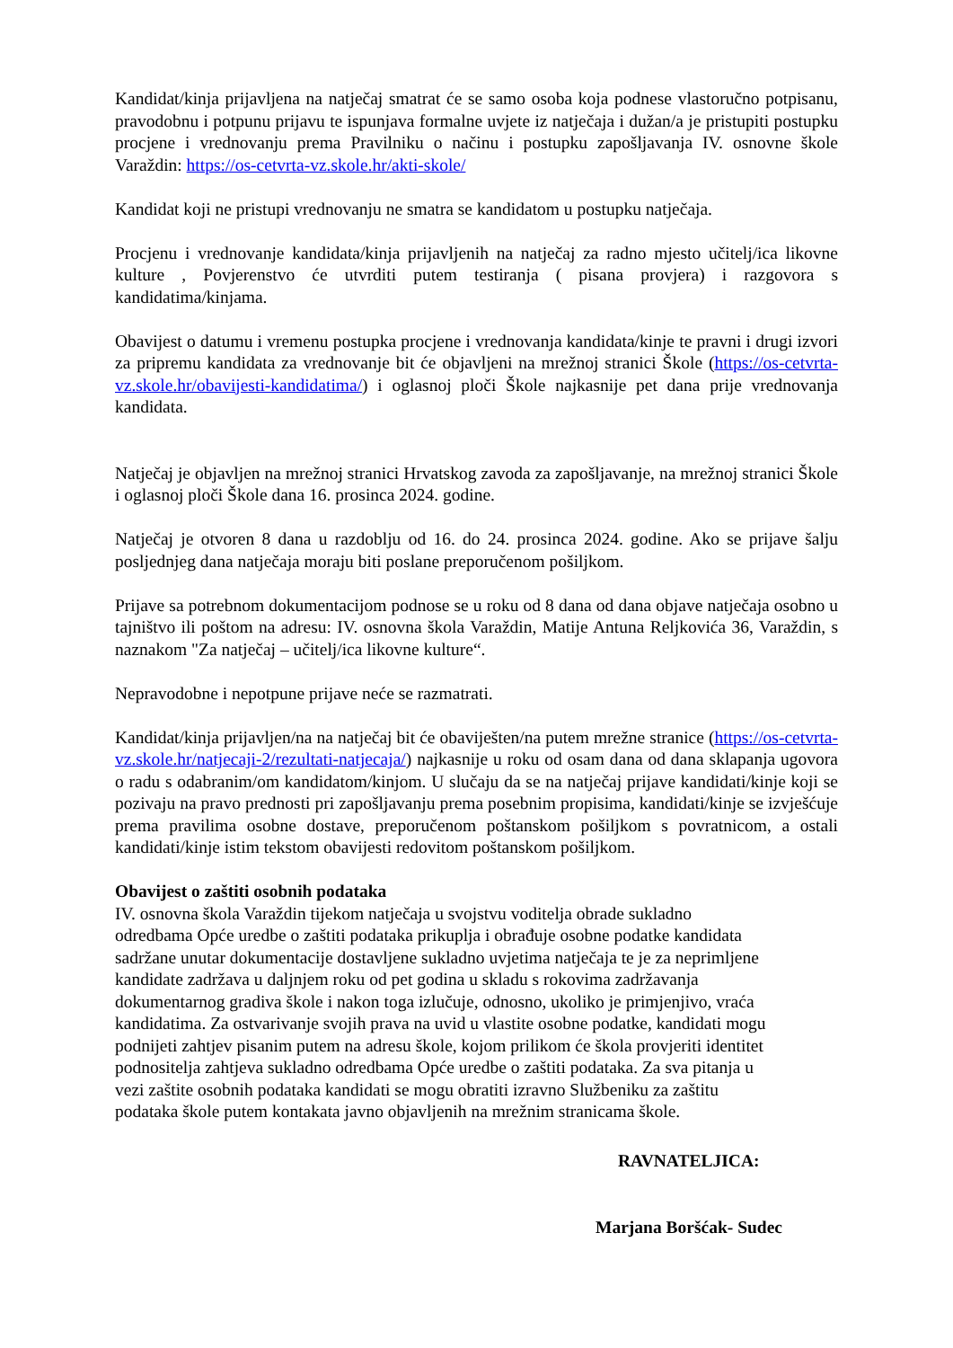Kandidat/kinja prijavljena na natječaj smatrat će se samo osoba koja podnese vlastoručno potpisanu, pravodobnu i potpunu prijavu te ispunjava formalne uvjete iz natječaja i dužan/a je pristupiti postupku procjene i vrednovanju prema Pravilniku o načinu i postupku zapošljavanja IV. osnovne škole Varaždin: https://os-cetvrta-vz.skole.hr/akti-skole/
Kandidat koji ne pristupi vrednovanju ne smatra se kandidatom u postupku natječaja.
Procjenu i vrednovanje kandidata/kinja prijavljenih na natječaj za radno mjesto učitelj/ica likovne kulture , Povjerenstvo će utvrditi putem testiranja ( pisana provjera) i razgovora s kandidatima/kinjama.
Obavijest o datumu i vremenu postupka procjene i vrednovanja kandidata/kinje te pravni i drugi izvori za pripremu kandidata za vrednovanje bit će objavljeni na mrežnoj stranici Škole (https://os-cetvrta-vz.skole.hr/obavijesti-kandidatima/) i oglasnoj ploči Škole najkasnije pet dana prije vrednovanja kandidata.
Natječaj je objavljen na mrežnoj stranici Hrvatskog zavoda za zapošljavanje, na mrežnoj stranici Škole i oglasnoj ploči Škole dana 16. prosinca 2024. godine.
Natječaj je otvoren 8 dana u razdoblju od 16. do 24. prosinca 2024. godine. Ako se prijave šalju posljednjeg dana natječaja moraju biti poslane preporučenom pošiljkom.
Prijave sa potrebnom dokumentacijom podnose se u roku od 8 dana od dana objave natječaja osobno u tajništvo ili poštom na adresu: IV. osnovna škola Varaždin, Matije Antuna Reljkovića 36, Varaždin, s naznakom "Za natječaj – učitelj/ica likovne kulture“.
Nepravodobne i nepotpune prijave neće se razmatrati.
Kandidat/kinja prijavljen/na na natječaj bit će obaviješten/na putem mrežne stranice (https://os-cetvrta-vz.skole.hr/natjecaji-2/rezultati-natjecaja/) najkasnije u roku od osam dana od dana sklapanja ugovora o radu s odabranim/om kandidatom/kinjom. U slučaju da se na natječaj prijave kandidati/kinje koji se pozivaju na pravo prednosti pri zapošljavanju prema posebnim propisima, kandidati/kinje se izvješćuje prema pravilima osobne dostave, preporučenom poštanskom pošiljkom s povratnicom, a ostali kandidati/kinje istim tekstom obavijesti redovitom poštanskom pošiljkom.
Obavijest o zaštiti osobnih podataka
IV. osnovna škola Varaždin tijekom natječaja u svojstvu voditelja obrade sukladno
odredbama Opće uredbe o zaštiti podataka prikuplja i obrađuje osobne podatke kandidata
sadržane unutar dokumentacije dostavljene sukladno uvjetima natječaja te je za neprimljene
kandidate zadržava u daljnjem roku od pet godina u skladu s rokovima zadržavanja
dokumentarnog gradiva škole i nakon toga izlučuje, odnosno, ukoliko je primjenjivo, vraća
kandidatima. Za ostvarivanje svojih prava na uvid u vlastite osobne podatke, kandidati mogu
podnijeti zahtjev pisanim putem na adresu škole, kojom prilikom će škola provjeriti identitet
podnositelja zahtjeva sukladno odredbama Opće uredbe o zaštiti podataka. Za sva pitanja u
vezi zaštite osobnih podataka kandidati se mogu obratiti izravno Službeniku za zaštitu
podataka škole putem kontakata javno objavljenih na mrežnim stranicama škole.
RAVNATELJICA:
Marjana Boršćak- Sudec